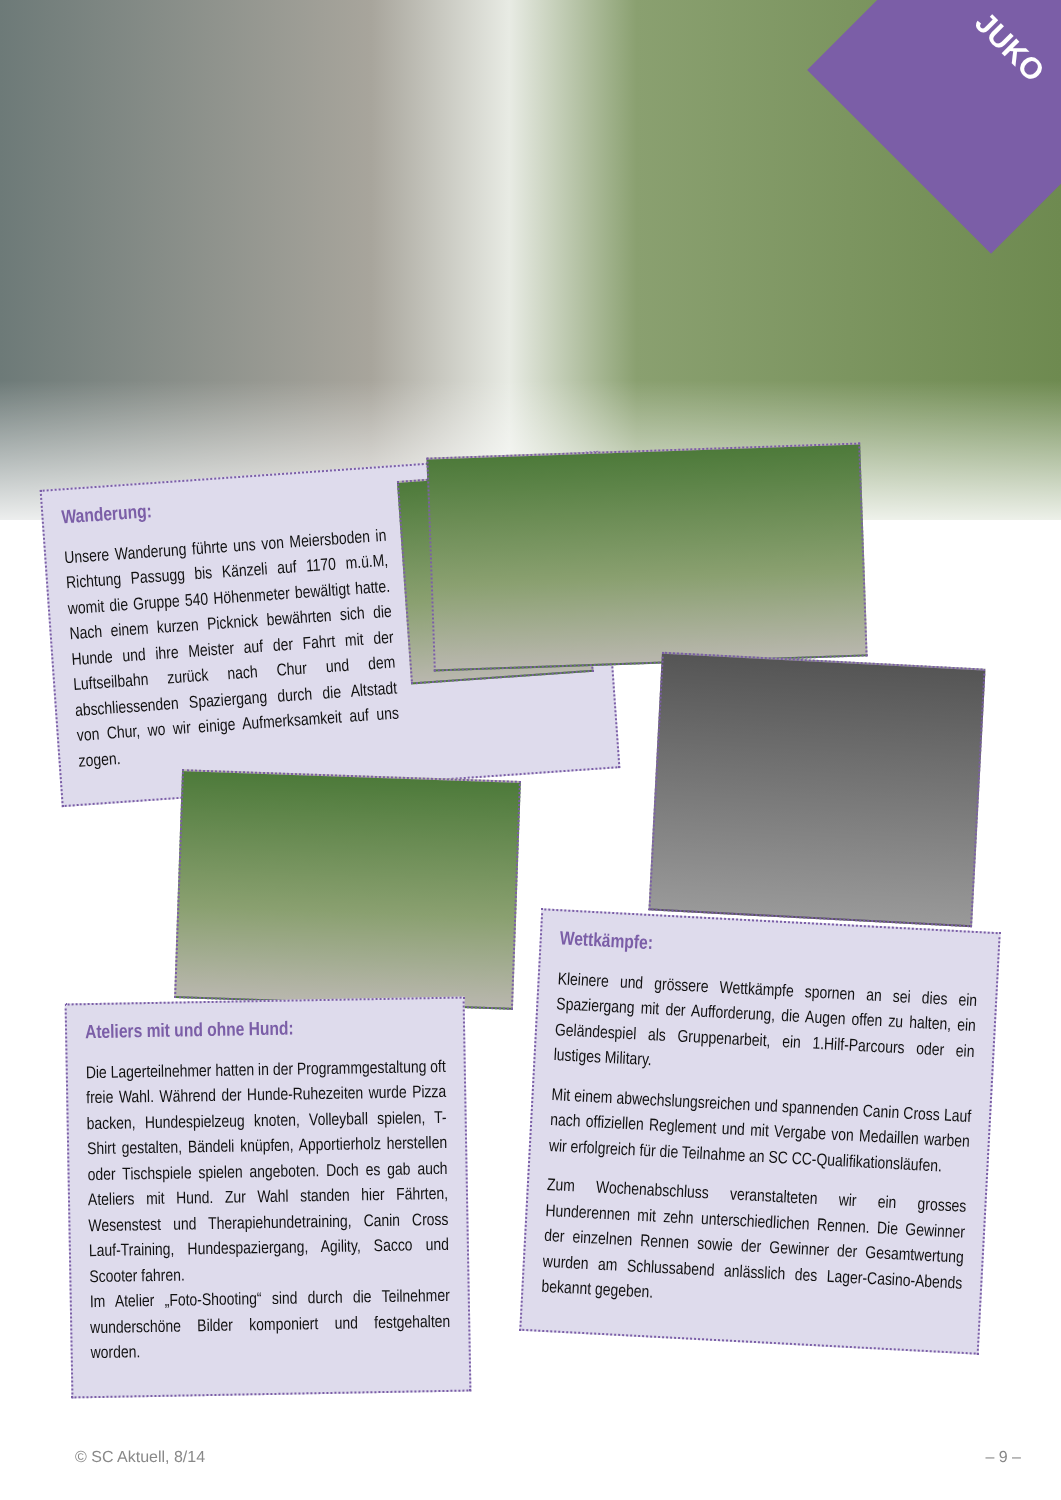JUKO
Wanderung:
Unsere Wanderung führte uns von Meiersboden in Richtung Passugg bis Känzeli auf 1170 m.ü.M, womit die Gruppe 540 Höhenmeter bewältigt hatte. Nach einem kurzen Picknick bewährten sich die Hunde und ihre Meister auf der Fahrt mit der Luftseilbahn zurück nach Chur und dem abschliessenden Spaziergang durch die Altstadt von Chur, wo wir einige Aufmerksamkeit auf uns zogen.
Ateliers mit und ohne Hund:
Die Lagerteilnehmer hatten in der Programmgestaltung oft freie Wahl. Während der Hunde-Ruhezeiten wurde Pizza backen, Hundespielzeug knoten, Volleyball spielen, T-Shirt gestalten, Bändeli knüpfen, Apportierholz herstellen oder Tischspiele spielen angeboten. Doch es gab auch Ateliers mit Hund. Zur Wahl standen hier Fährten, Wesenstest und Therapiehundetraining, Canin Cross Lauf-Training, Hundespaziergang, Agility, Sacco und Scooter fahren.
Im Atelier „Foto-Shooting“ sind durch die Teilnehmer wunderschöne Bilder komponiert und festgehalten worden.
Wettkämpfe:
Kleinere und grössere Wettkämpfe spornen an sei dies ein Spaziergang mit der Aufforderung, die Augen offen zu halten, ein Geländespiel als Gruppenarbeit, ein 1.Hilf-Parcours oder ein lustiges Military.
Mit einem abwechslungsreichen und spannenden Canin Cross Lauf nach offiziellen Reglement und mit Vergabe von Medaillen warben wir erfolgreich für die Teilnahme an SC CC-Qualifikationsläufen.
Zum Wochenabschluss veranstalteten wir ein grosses Hunderennen mit zehn unterschiedlichen Rennen. Die Gewinner der einzelnen Rennen sowie der Gewinner der Gesamtwertung wurden am Schlussabend anlässlich des Lager-Casino-Abends bekannt gegeben.
© SC Aktuell, 8/14 – 9 –